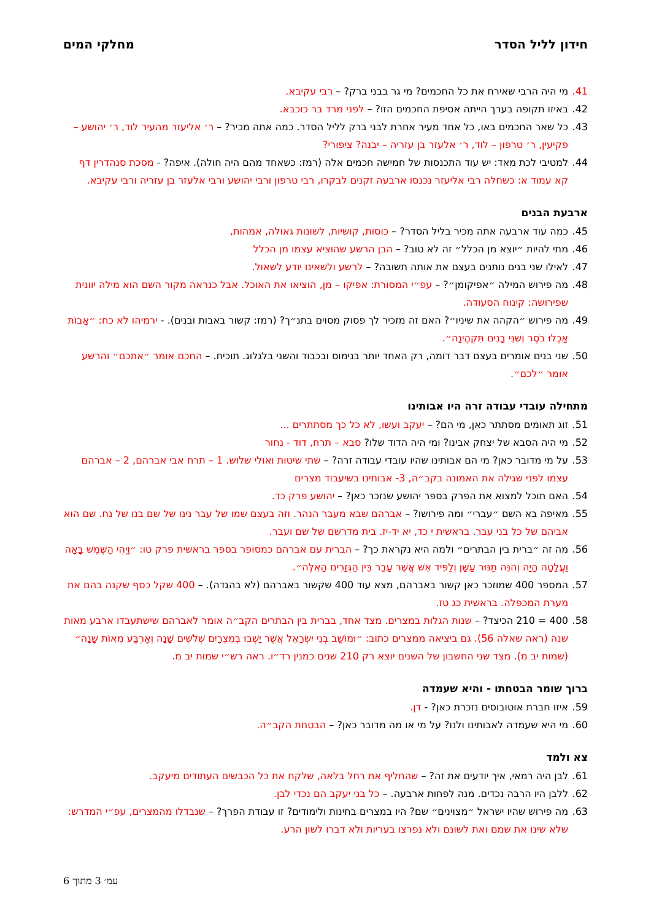חידון לליל הסדר מחלקי המים
41. מי היה הרבי שאירח את כל החכמים? מי גר בבני ברק? – רבי עקיבא.
42. באיזו תקופה בערך הייתה אסיפת החכמים הזו? – לפני מרד בר כוכבא.
43. כל שאר החכמים באו, כל אחד מעיר אחרת לבני ברק לליל הסדר. כמה אתה מכיר? – ר׳ אליעזר מהעיר לוד, ר׳ יהושע – פקיעין, ר׳ טרפון – לוד, ר׳ אלעזר בן עזריה – יבנה? ציפורי?
44. למטיבי לכת מאד: יש עוד התכנסות של חמישה חכמים אלה (רמז: כשאחד מהם היה חולה). איפה? - מסכת סנהדרין דף קא עמוד א: כשחלה רבי אליעזר נכנסו ארבעה זקנים לבקרו, רבי טרפון ורבי יהושע ורבי אלעזר בן עזריה ורבי עקיבא.
ארבעת הבנים
45. כמה עוד ארבעה אתה מכיר בליל הסדר? – כוסות, קושיות, לשונות גאולה, אמהות,
46. מתי להיות ״יוצא מן הכלל״ זה לא טוב? – הבן הרשע שהוציא עצמו מן הכלל
47. לאילו שני בנים נותנים בעצם את אותה תשובה? – לרשע ולשאינו יודע לשאול.
48. מה פירוש המילה ״אפיקומן״? – עפ״י המסורת: אפיקו – מן, הוציאו את האוכל. אבל כנראה מקור השם הוא מילה יוונית שפירושה: קינוח הסעודה.
49. מה פירוש ״הקהה את שיניו״? האם זה מזכיר לך פסוק מסוים בתנ״ך? (רמז: קשור באבות ובנים). - ירמיהו לא כח: ״אָבוֹת אָכְלוּ בֹסֶר וְשִׁנֵּי בָנִים תִּקְהֶינָה״.
50. שני בנים אומרים בעצם דבר דומה, רק האחד יותר בנימוס ובכבוד והשני בלגלוג. תוכיח. – החכם אומר ״אתכם״ והרשע אומר ״לכם״.
מתחילה עובדי עבודה זרה היו אבותינו
51. זוג תאומים מסתתר כאן, מי הם? – יעקב ועשו, לא כל כך מסתתרים ...
52. מי היה הסבא של יצחק אבינו? ומי היה הדוד שלו? סבא – תרח, דוד - נחור
53. על מי מדובר כאן? מי הם אבותינו שהיו עובדי עבודה זרה? – שתי שיטות ואולי שלוש. 1 – תרח אבי אברהם, 2 – אברהם עצמו לפני שגילה את האמונה בקב״ה, 3- אבותינו בשיעבוד מצרים
54. האם תוכל למצוא את הפרק בספר יהושע שנזכר כאן? – יהושע פרק כד.
55. מאיפה בא השם ״עברי״ ומה פירושו? – אברהם שבא מעבר הנהר. וזה בעצם שמו של עבר נינו של שם בנו של נח. שם הוא אביהם של כל בני עבר. בראשית י כד, יא יד-יז. בית מדרשם של שם ועבר.
56. מה זה ״ברית בין הבתרים״ ולמה היא נקראת כך? – הברית עם אברהם כמסופר בספר בראשית פרק טו: ״וַיְהִי הַשֶּׁמֶשׁ בָּאָה וַעֲלָטָה הָיָה וְהִנֵּה תַנּוּר עָשָׁן וְלַפִּיד אֵשׁ אֲשֶׁר עָבַר בֵּין הַגְּזָרִים הָאֵלֶּה״.
57. המספר 400 שמוזכר כאן קשור באברהם, מצא עוד 400 שקשור באברהם (לא בהגדה). – 400 שקל כסף שקנה בהם את מערת המכפלה. בראשית כג טז.
58. 400 = 210 הכיצד? – שנות הגלות במצרים. מצד אחד, בברית בין הבתרים הקב״ה אומר לאברהם שישתעבדו ארבע מאות שנה (ראה שאלה 56). גם ביציאה ממצרים כתוב: ״וּמוֹשַׁב בְּנֵי יִשְׂרָאֵל אֲשֶׁר יָשְׁבוּ בְּמִצְרָיִם שְׁלֹשִׁים שָׁנָה וְאַרְבַּע מֵאוֹת שָׁנָה״ (שמות יב מ). מצד שני החשבון של השנים יוצא רק 210 שנים כמנין רד״ו. ראה רש״י שמות יב מ.
ברוך שומר הבטחתו - והיא שעמדה
59. איזו חברת אוטובוסים נזכרת כאן? - דן.
60. מי היא שעמדה לאבותינו ולנו? על מי או מה מדובר כאן? – הבטחת הקב״ה.
צא ולמד
61. לבן היה רמאי, איך יודעים את זה? – שהחליף את רחל בלאה, שלקח את כל הכבשים העתודים מיעקב.
62. ללבן היו הרבה נכדים. מנה לפחות ארבעה. – כל בני יעקב הם נכדי לבן.
63. מה פירוש שהיו ישראל ״מצוינים״ שם? היו במצרים בחינות ולימודים? זו עבודת הפרך? – שנבדלו מהמצרים, עפ״י המדרש: שלא שינו את שמם ואת לשונם ולא נפרצו בעריות ולא דברו לשון הרע.
עמ׳ 3 מתוך 6